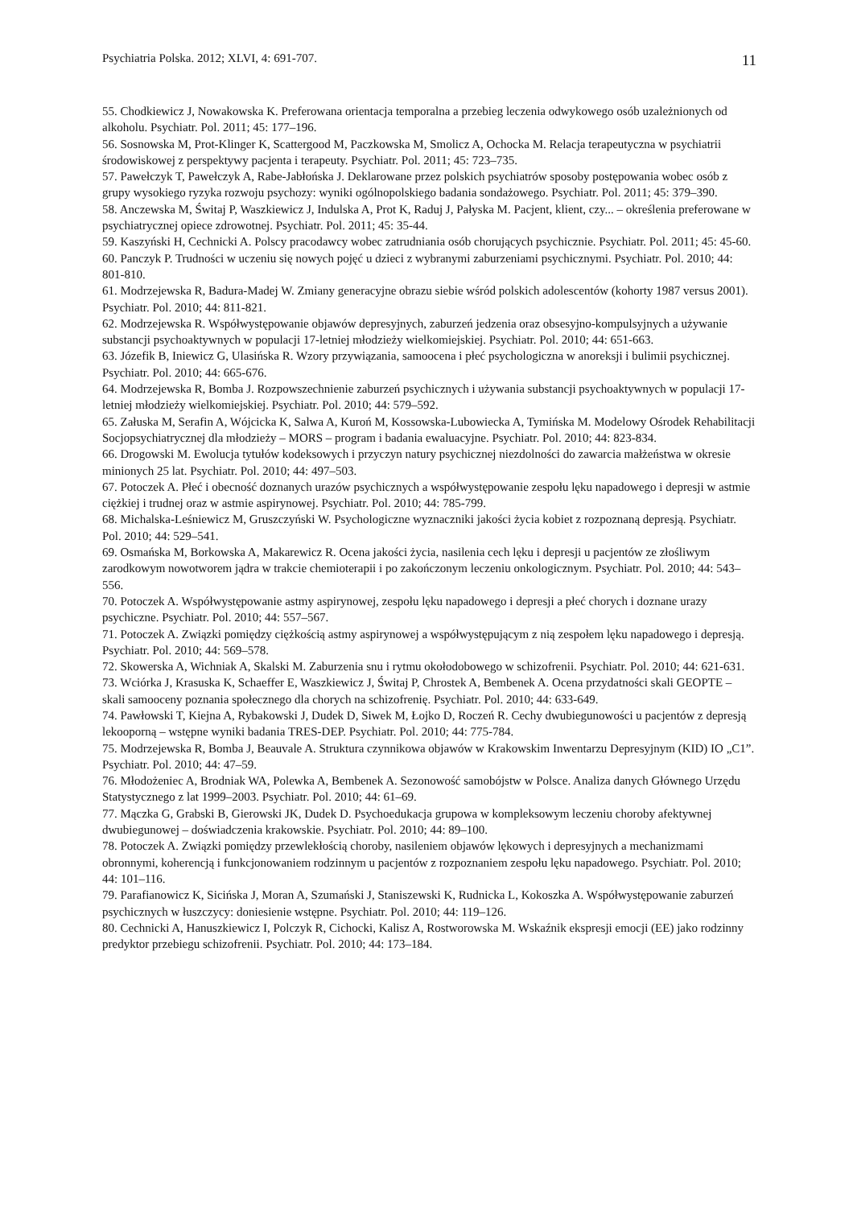Psychiatria Polska. 2012; XLVI, 4: 691-707. 11
55. Chodkiewicz J, Nowakowska K. Preferowana orientacja temporalna a przebieg leczenia odwykowego osób uzależnionych od alkoholu. Psychiatr. Pol. 2011; 45: 177–196.
56. Sosnowska M, Prot-Klinger K, Scattergood M, Paczkowska M, Smolicz A, Ochocka M. Relacja terapeutyczna w psychiatrii środowiskowej z perspektywy pacjenta i terapeuty. Psychiatr. Pol. 2011; 45: 723–735.
57. Pawełczyk T, Pawełczyk A, Rabe-Jabłońska J. Deklarowane przez polskich psychiatrów sposoby postępowania wobec osób z grupy wysokiego ryzyka rozwoju psychozy: wyniki ogólnopolskiego badania sondażowego. Psychiatr. Pol. 2011; 45: 379–390.
58. Anczewska M, Świtaj P, Waszkiewicz J, Indulska A, Prot K, Raduj J, Pałyska M. Pacjent, klient, czy... – określenia preferowane w psychiatrycznej opiece zdrowotnej. Psychiatr. Pol. 2011; 45: 35-44.
59. Kaszyński H, Cechnicki A. Polscy pracodawcy wobec zatrudniania osób chorujących psychicznie. Psychiatr. Pol. 2011; 45: 45-60.
60. Panczyk P. Trudności w uczeniu się nowych pojęć u dzieci z wybranymi zaburzeniami psychicznymi. Psychiatr. Pol. 2010; 44: 801-810.
61. Modrzejewska R, Badura-Madej W. Zmiany generacyjne obrazu siebie wśród polskich adolescentów (kohorty 1987 versus 2001). Psychiatr. Pol. 2010; 44: 811-821.
62. Modrzejewska R. Współwystępowanie objawów depresyjnych, zaburzeń jedzenia oraz obsesyjno-kompulsyjnych a używanie substancji psychoaktywnych w populacji 17-letniej młodzieży wielkomiejskiej. Psychiatr. Pol. 2010; 44: 651-663.
63. Józefik B, Iniewicz G, Ulasińska R. Wzory przywiązania, samoocena i płeć psychologiczna w anoreksji i bulimii psychicznej. Psychiatr. Pol. 2010; 44: 665-676.
64. Modrzejewska R, Bomba J. Rozpowszechnienie zaburzeń psychicznych i używania substancji psychoaktywnych w populacji 17-letniej młodzieży wielkomiejskiej. Psychiatr. Pol. 2010; 44: 579–592.
65. Załuska M, Serafin A, Wójcicka K, Salwa A, Kuroń M, Kossowska-Lubowiecka A, Tymińska M. Modelowy Ośrodek Rehabilitacji Socjopsychiatrycznej dla młodzieży – MORS – program i badania ewaluacyjne. Psychiatr. Pol. 2010; 44: 823-834.
66. Drogowski M. Ewolucja tytułów kodeksowych i przyczyn natury psychicznej niezdolności do zawarcia małżeństwa w okresie minionych 25 lat. Psychiatr. Pol. 2010; 44: 497–503.
67. Potoczek A. Płeć i obecność doznanych urazów psychicznych a współwystępowanie zespołu lęku napadowego i depresji w astmie ciężkiej i trudnej oraz w astmie aspirynowej. Psychiatr. Pol. 2010; 44: 785-799.
68. Michalska-Leśniewicz M, Gruszczyński W. Psychologiczne wyznaczniki jakości życia kobiet z rozpoznaną depresją. Psychiatr. Pol. 2010; 44: 529–541.
69. Osmańska M, Borkowska A, Makarewicz R. Ocena jakości życia, nasilenia cech lęku i depresji u pacjentów ze złośliwym zarodkowym nowotworem jądra w trakcie chemioterapii i po zakończonym leczeniu onkologicznym. Psychiatr. Pol. 2010; 44: 543–556.
70. Potoczek A. Współwystępowanie astmy aspirynowej, zespołu lęku napadowego i depresji a płeć chorych i doznane urazy psychiczne. Psychiatr. Pol. 2010; 44: 557–567.
71. Potoczek A. Związki pomiędzy ciężkością astmy aspirynowej a współwystępującym z nią zespołem lęku napadowego i depresją. Psychiatr. Pol. 2010; 44: 569–578.
72. Skowerska A, Wichniak A, Skalski M. Zaburzenia snu i rytmu okołodobowego w schizofrenii. Psychiatr. Pol. 2010; 44: 621-631.
73. Wciórka J, Krasuska K, Schaeffer E, Waszkiewicz J, Świtaj P, Chrostek A, Bembenek A. Ocena przydatności skali GEOPTE – skali samooceny poznania społecznego dla chorych na schizofrenię. Psychiatr. Pol. 2010; 44: 633-649.
74. Pawłowski T, Kiejna A, Rybakowski J, Dudek D, Siwek M, Łojko D, Roczeń R. Cechy dwubiegunowości u pacjentów z depresją lekooporną – wstępne wyniki badania TRES-DEP. Psychiatr. Pol. 2010; 44: 775-784.
75. Modrzejewska R, Bomba J, Beauvale A. Struktura czynnikowa objawów w Krakowskim Inwentarzu Depresyjnym (KID) IO „C1”. Psychiatr. Pol. 2010; 44: 47–59.
76. Młodożeniec A, Brodniak WA, Polewka A, Bembenek A. Sezonowość samobójstw w Polsce. Analiza danych Głównego Urzędu Statystycznego z lat 1999–2003. Psychiatr. Pol. 2010; 44: 61–69.
77. Mączka G, Grabski B, Gierowski JK, Dudek D. Psychoedukacja grupowa w kompleksowym leczeniu choroby afektywnej dwubiegunowej – doświadczenia krakowskie. Psychiatr. Pol. 2010; 44: 89–100.
78. Potoczek A. Związki pomiędzy przewlekłością choroby, nasileniem objawów lękowych i depresyjnych a mechanizmami obronnymi, koherencją i funkcjonowaniem rodzinnym u pacjentów z rozpoznaniem zespołu lęku napadowego. Psychiatr. Pol. 2010; 44: 101–116.
79. Parafianowicz K, Sicińska J, Moran A, Szumański J, Staniszewski K, Rudnicka L, Kokoszka A. Współwystępowanie zaburzeń psychicznych w łuszczycy: doniesienie wstępne. Psychiatr. Pol. 2010; 44: 119–126.
80. Cechnicki A, Hanuszkiewicz I, Polczyk R, Cichocki, Kalisz A, Rostworowska M. Wskaźnik ekspresji emocji (EE) jako rodzinny predyktor przebiegu schizofrenii. Psychiatr. Pol. 2010; 44: 173–184.